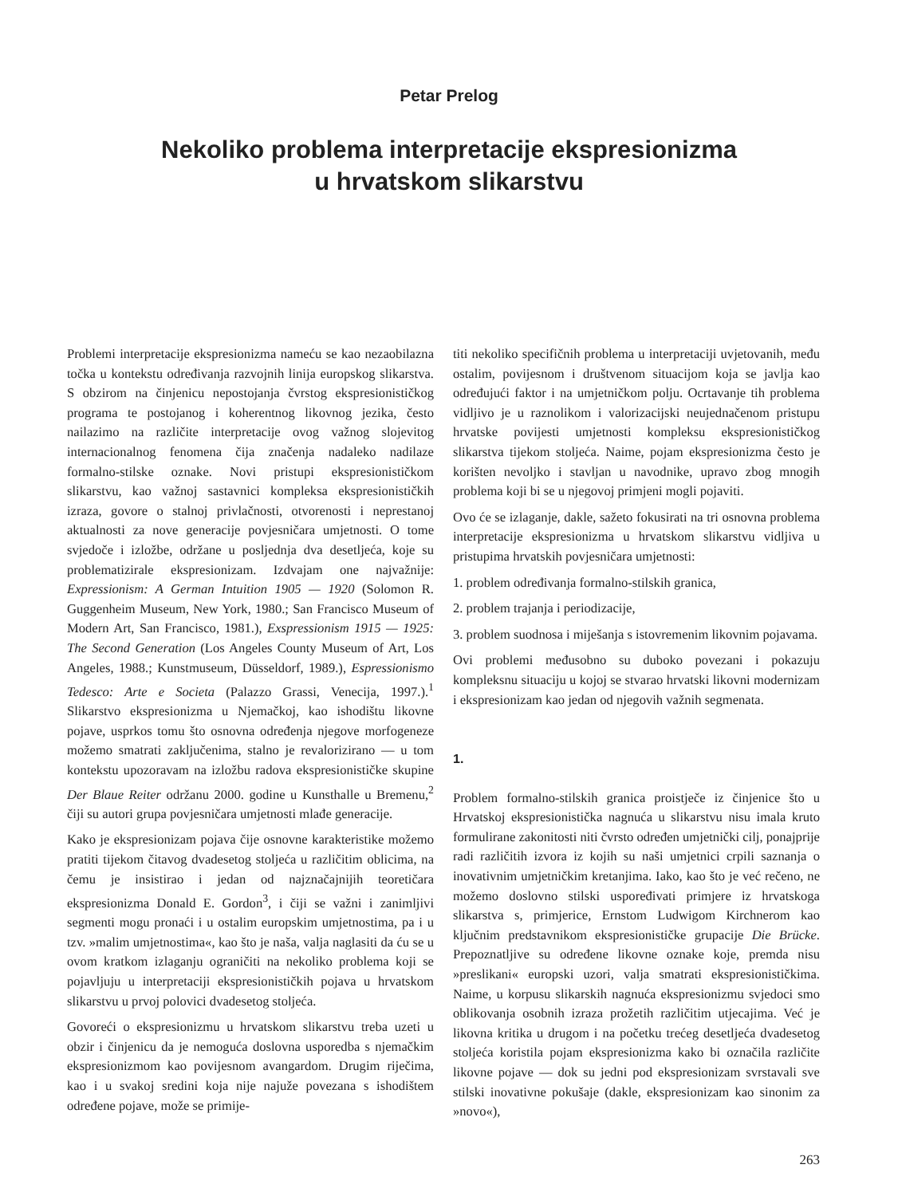Petar Prelog
Nekoliko problema interpretacije ekspresionizma
u hrvatskom slikarstvu
Problemi interpretacije ekspresionizma nameću se kao nezaobilazna točka u kontekstu određivanja razvojnih linija europskog slikarstva. S obzirom na činjenicu nepostojanja čvrstog ekspresionističkog programa te postojanog i koherentnog likovnog jezika, često nailazimo na različite interpretacije ovog važnog slojevitog internacionalnog fenomena čija značenja nadaleko nadilaze formalno-stilske oznake. Novi pristupi ekspresionističkom slikarstvu, kao važnoj sastavnici kompleksa ekspresionističkih izraza, govore o stalnoj privlačnosti, otvorenosti i neprestanoj aktualnosti za nove generacije povjesničara umjetnosti. O tome svjedoče i izložbe, održane u posljednja dva desetljeća, koje su problematizirale ekspresionizam. Izdvajam one najvažnije: Expressionism: A German Intuition 1905 — 1920 (Solomon R. Guggenheim Museum, New York, 1980.; San Francisco Museum of Modern Art, San Francisco, 1981.), Exspressionism 1915 — 1925: The Second Generation (Los Angeles County Museum of Art, Los Angeles, 1988.; Kunstmuseum, Düsseldorf, 1989.), Espressionismo Tedesco: Arte e Societa (Palazzo Grassi, Venecija, 1997.).<sup>1</sup> Slikarstvo ekspresionizma u Njemačkoj, kao ishodištu likovne pojave, usprkos tomu što osnovna određenja njegove morfogeneze možemo smatrati zaključenima, stalno je revalorizirano — u tom kontekstu upozoravam na izložbu radova ekspresionističke skupine Der Blaue Reiter održanu 2000. godine u Kunsthalle u Bremenu,<sup>2</sup> čiji su autori grupa povjesničara umjetnosti mlađe generacije.
Kako je ekspresionizam pojava čije osnovne karakteristike možemo pratiti tijekom čitavog dvadesetog stoljeća u različitim oblicima, na čemu je insistirao i jedan od najznačajnijih teoretičara ekspresionizma Donald E. Gordon<sup>3</sup>, i čiji se važni i zanimljivi segmenti mogu pronaći i u ostalim europskim umjetnostima, pa i u tzv. »malim umjetnostima«, kao što je naša, valja naglasiti da ću se u ovom kratkom izlaganju ograničiti na nekoliko problema koji se pojavljuju u interpretaciji ekspresionističkih pojava u hrvatskom slikarstvu u prvoj polovici dvadesetog stoljeća.
Govoreći o ekspresionizmu u hrvatskom slikarstvu treba uzeti u obzir i činjenicu da je nemoguća doslovna usporedba s njemačkim ekspresionizmom kao povijesnom avangardom. Drugim riječima, kao i u svakoj sredini koja nije najuže povezana s ishodištem određene pojave, može se primije-
titi nekoliko specifičnih problema u interpretaciji uvjetovanih, među ostalim, povijesnom i društvenom situacijom koja se javlja kao određujući faktor i na umjetničkom polju. Ocrtavanje tih problema vidljivo je u raznolikom i valorizacijski neujednačenom pristupu hrvatske povijesti umjetnosti kompleksu ekspresionističkog slikarstva tijekom stoljeća. Naime, pojam ekspresionizma često je korišten nevoljko i stavljan u navodnike, upravo zbog mnogih problema koji bi se u njegovoj primjeni mogli pojaviti.
Ovo će se izlaganje, dakle, sažeto fokusirati na tri osnovna problema interpretacije ekspresionizma u hrvatskom slikarstvu vidljiva u pristupima hrvatskih povjesničara umjetnosti:
1. problem određivanja formalno-stilskih granica,
2. problem trajanja i periodizacije,
3. problem suodnosa i miješanja s istovremenim likovnim pojavama.
Ovi problemi međusobno su duboko povezani i pokazuju kompleksnu situaciju u kojoj se stvarao hrvatski likovni modernizam i ekspresionizam kao jedan od njegovih važnih segmenata.
1.
Problem formalno-stilskih granica proistječe iz činjenice što u Hrvatskoj ekspresionistička nagnuća u slikarstvu nisu imala kruto formulirane zakonitosti niti čvrsto određen umjetnički cilj, ponajprije radi različitih izvora iz kojih su naši umjetnici crpili saznanja o inovativnim umjetničkim kretanjima. Iako, kao što je već rečeno, ne možemo doslovno stilski uspoređivati primjere iz hrvatskoga slikarstva s, primjerice, Ernstom Ludwigom Kirchnerom kao ključnim predstavnikom ekspresionističke grupacije Die Brücke. Prepoznatljive su određene likovne oznake koje, premda nisu »preslikani« europski uzori, valja smatrati ekspresionističkima. Naime, u korpusu slikarskih nagnuća ekspresionizmu svjedoci smo oblikovanja osobnih izraza prožetih različitim utjecajima. Već je likovna kritika u drugom i na početku trećeg desetljeća dvadesetog stoljeća koristila pojam ekspresionizma kako bi označila različite likovne pojave — dok su jedni pod ekspresionizam svrstavali sve stilski inovativne pokušaje (dakle, ekspresionizam kao sinonim za »novo«),
263